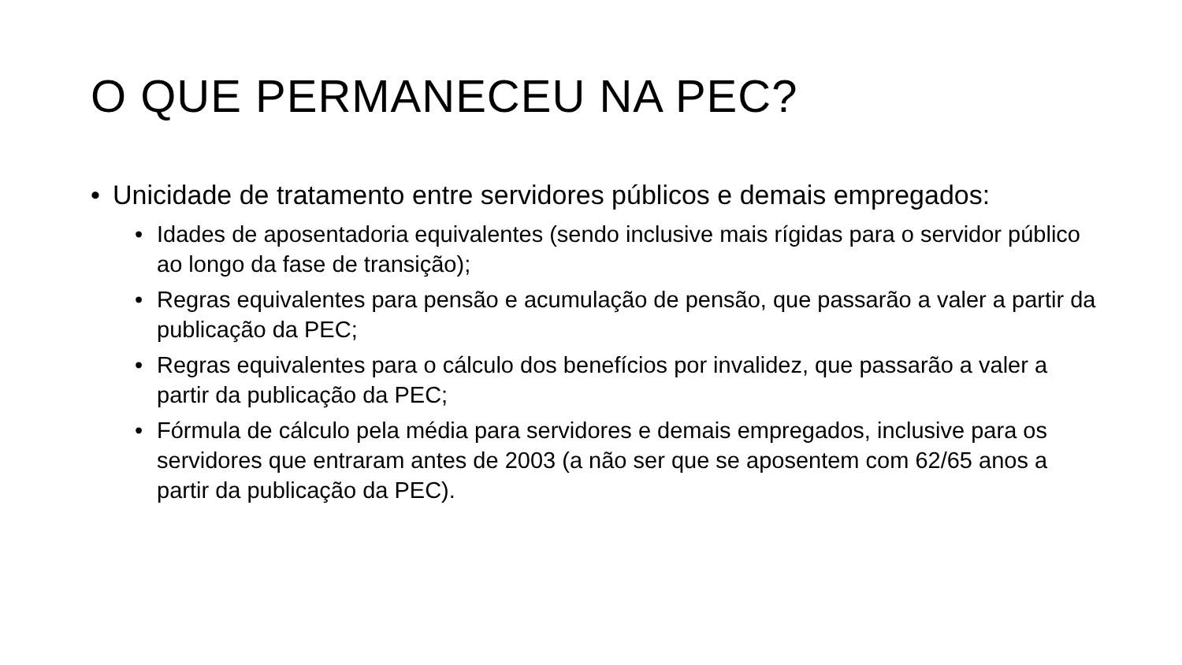O QUE PERMANECEU NA PEC?
• Unicidade de tratamento entre servidores públicos e demais empregados:
• Idades de aposentadoria equivalentes (sendo inclusive mais rígidas para o servidor público ao longo da fase de transição);
• Regras equivalentes para pensão e acumulação de pensão, que passarão a valer a partir da publicação da PEC;
• Regras equivalentes para o cálculo dos benefícios por invalidez, que passarão a valer a partir da publicação da PEC;
• Fórmula de cálculo pela média para servidores e demais empregados, inclusive para os servidores que entraram antes de 2003 (a não ser que se aposentem com 62/65 anos a partir da publicação da PEC).